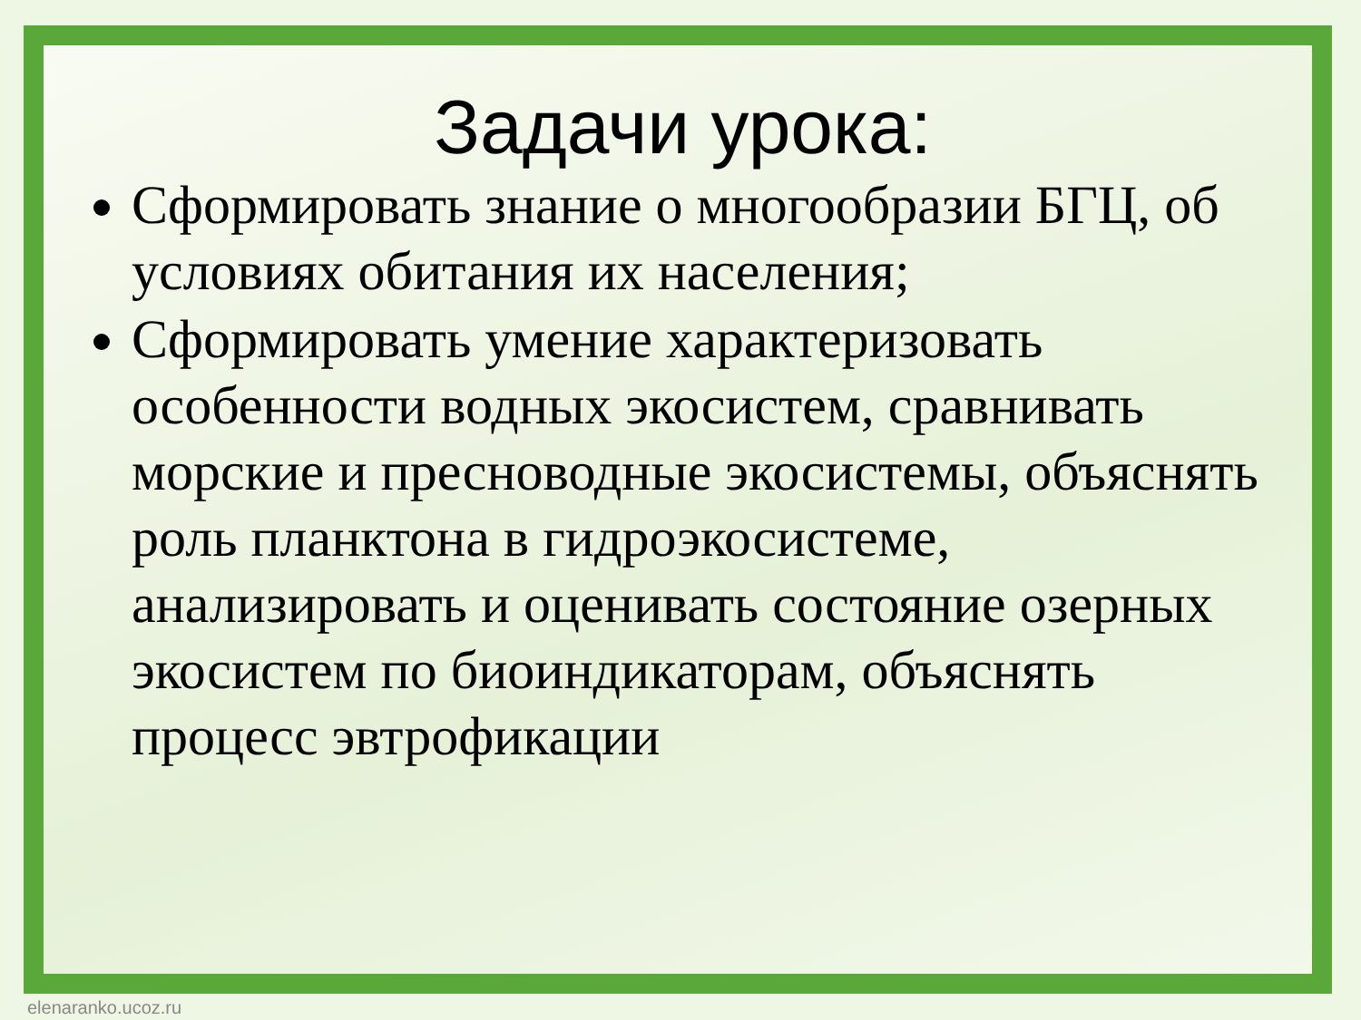Задачи урока:
Сформировать знание о многообразии БГЦ, об условиях обитания их населения;
Сформировать умение характеризовать особенности водных экосистем, сравнивать морские и пресноводные экосистемы, объяснять роль планктона в гидроэкосистеме, анализировать и оценивать состояние озерных экосистем по биоиндикаторам, объяснять процесс эвтрофикации
elenaranko.ucoz.ru